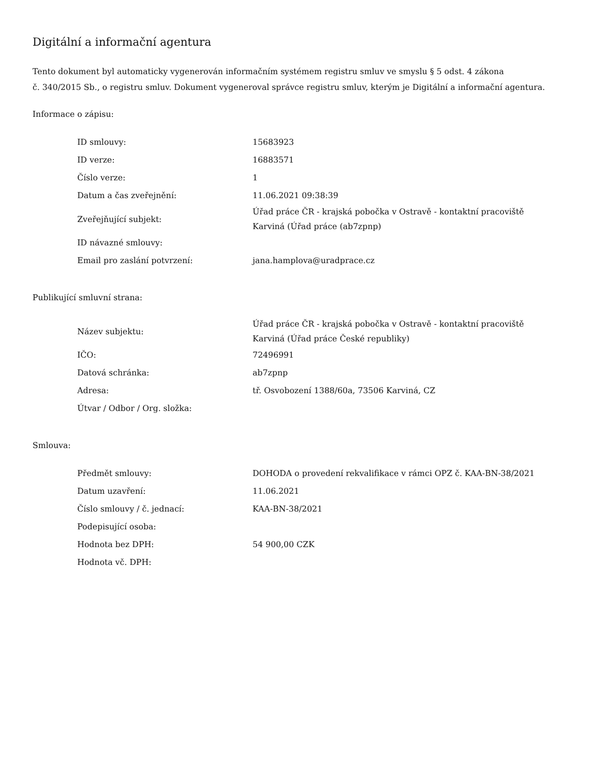Digitální a informační agentura
Tento dokument byl automaticky vygenerován informačním systémem registru smluv ve smyslu § 5 odst. 4 zákona
č. 340/2015 Sb., o registru smluv. Dokument vygeneroval správce registru smluv, kterým je Digitální a informační agentura.
Informace o zápisu:
| ID smlouvy: | 15683923 |
| ID verze: | 16883571 |
| Číslo verze: | 1 |
| Datum a čas zveřejnění: | 11.06.2021 09:38:39 |
| Zveřejňující subjekt: | Úřad práce ČR - krajská pobočka v Ostravě - kontaktní pracoviště Karviná (Úřad práce (ab7zpnp) |
| ID návazné smlouvy: | |
| Email pro zaslání potvrzení: | jana.hamplova@uradprace.cz |
Publikující smluvní strana:
| Název subjektu: | Úřad práce ČR - krajská pobočka v Ostravě - kontaktní pracoviště Karviná (Úřad práce České republiky) |
| IČO: | 72496991 |
| Datová schránka: | ab7zpnp |
| Adresa: | tř. Osvobození 1388/60a, 73506 Karviná, CZ |
| Útvar / Odbor / Org. složka: | |
Smlouva:
| Předmět smlouvy: | DOHODA o provedení rekvalifikace v rámci OPZ č. KAA-BN-38/2021 |
| Datum uzavření: | 11.06.2021 |
| Číslo smlouvy / č. jednací: | KAA-BN-38/2021 |
| Podepisující osoba: | |
| Hodnota bez DPH: | 54 900,00 CZK |
| Hodnota vč. DPH: | |